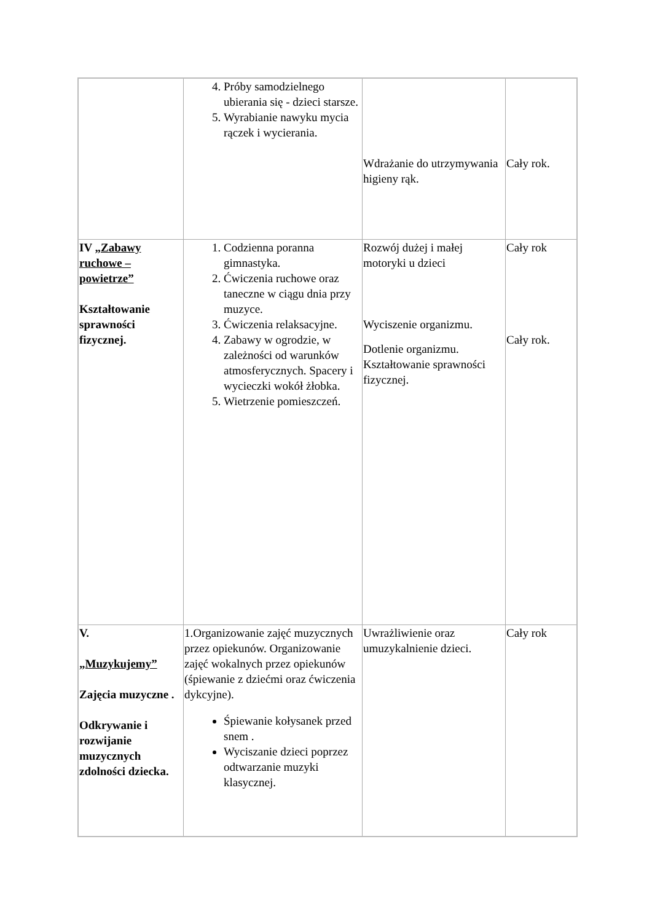| | 4. Próby samodzielnego ubierania się - dzieci starsze. 5. Wyrabianie nawyku mycia rączek i wycierania. | Wdrażanie do utrzymywania higieny rąk. | Cały rok. |
| IV „ Zabawy ruchowe – powietrze” Kształtowanie sprawności fizycznej. | 1. Codzienna poranna gimnastyka. 2. Ćwiczenia ruchowe oraz taneczne w ciągu dnia przy muzyce. 3. Ćwiczenia relaksacyjne. 4. Zabawy w ogrodzie, w zależności od warunków atmosferycznych. Spacery i wycieczki wokół żłobka. 5. Wietrzenie pomieszczeń. | Rozwój dużej i małej motoryki u dzieci Wyciszenie organizmu. Dotlenie organizmu. Kształtowanie sprawności fizycznej. | Cały rok Cały rok. |
| V. „Muzykujemy” Zajęcia muzyczne . Odkrywanie i rozwijanie muzycznych zdolności dziecka. | 1.Organizowanie zajęć muzycznych przez opiekunów. Organizowanie zajęć wokalnych przez opiekunów (śpiewanie z dziećmi oraz ćwiczenia dykcyjne). Śpiewanie kołysanek przed snem . Wyciszanie dzieci poprzez odtwarzanie muzyki klasycznej. | Uwrażliwienie oraz umuzykalnienie dzieci. | Cały rok |